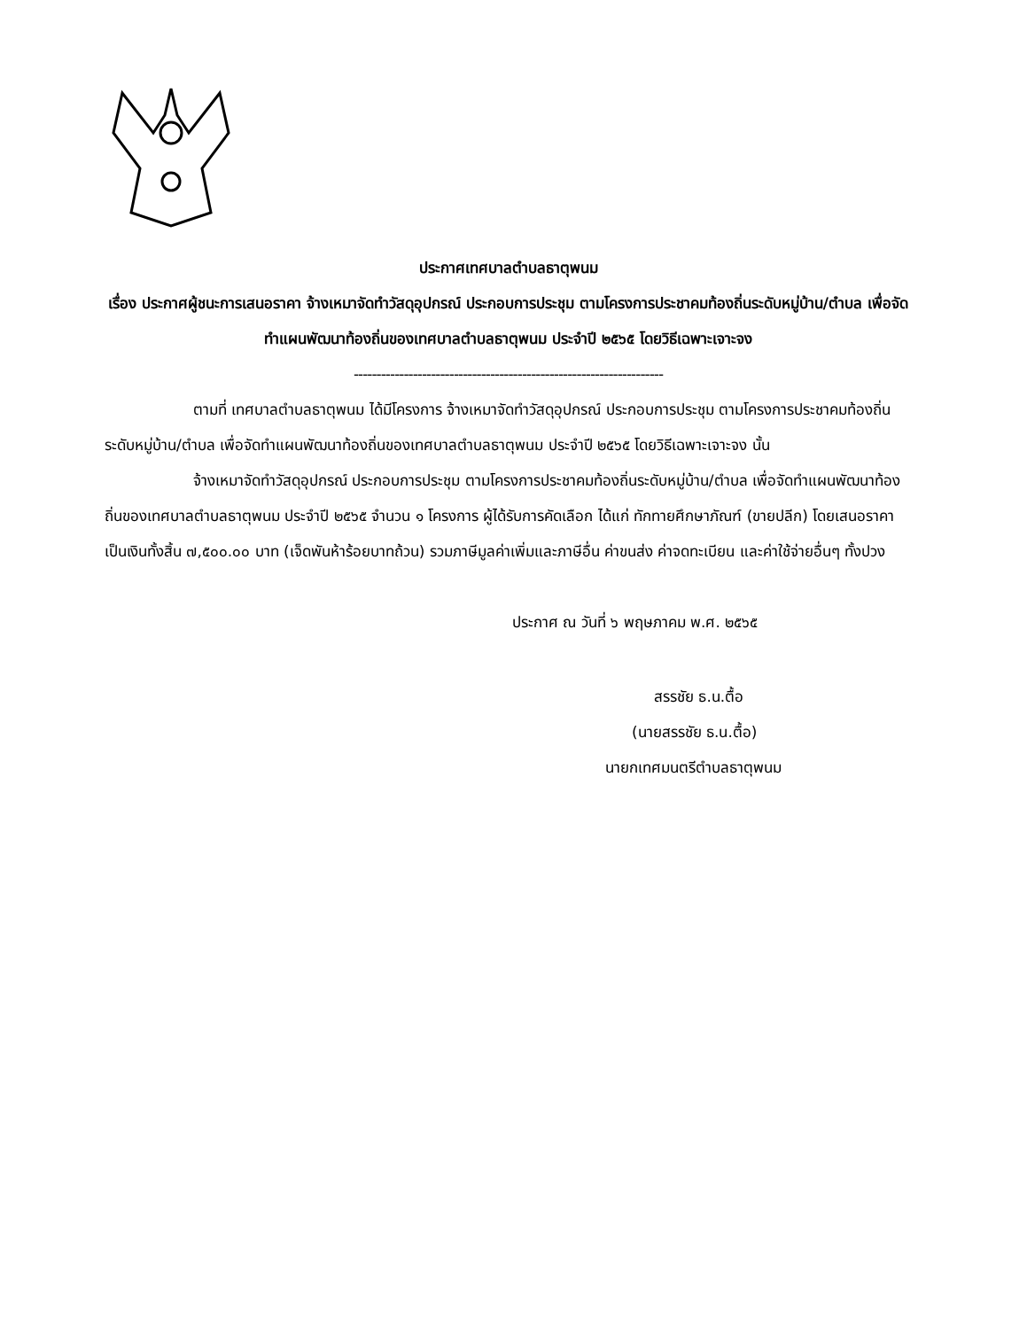ประกาศเทศบาลตำบลธาตุพนม
เรื่อง ประกาศผู้ชนะการเสนอราคา จ้างเหมาจัดทำวัสดุอุปกรณ์ ประกอบการประชุม ตามโครงการประชาคมท้องถิ่นระดับหมู่บ้าน/ตำบล เพื่อจัดทำแผนพัฒนาท้องถิ่นของเทศบาลตำบลธาตุพนม ประจำปี ๒๕๖๕ โดยวิธีเฉพาะเจาะจง
--------------------------------------------------------------------
ตามที่ เทศบาลตำบลธาตุพนม ได้มีโครงการ จ้างเหมาจัดทำวัสดุอุปกรณ์ ประกอบการประชุม ตามโครงการประชาคมท้องถิ่นระดับหมู่บ้าน/ตำบล เพื่อจัดทำแผนพัฒนาท้องถิ่นของเทศบาลตำบลธาตุพนม ประจำปี ๒๕๖๕ โดยวิธีเฉพาะเจาะจง นั้น
จ้างเหมาจัดทำวัสดุอุปกรณ์ ประกอบการประชุม ตามโครงการประชาคมท้องถิ่นระดับหมู่บ้าน/ตำบล เพื่อจัดทำแผนพัฒนาท้องถิ่นของเทศบาลตำบลธาตุพนม ประจำปี ๒๕๖๕ จำนวน ๑ โครงการ ผู้ได้รับการคัดเลือก ได้แก่ ทักทายศึกษาภัณฑ์ (ขายปลีก) โดยเสนอราคา เป็นเงินทั้งสิ้น ๗,๕๐๐.๐๐ บาท (เจ็ดพันห้าร้อยบาทถ้วน) รวมภาษีมูลค่าเพิ่มและภาษีอื่น ค่าขนส่ง ค่าจดทะเบียน และค่าใช้จ่ายอื่นๆ ทั้งปวง
ประกาศ ณ วันที่ ๖ พฤษภาคม พ.ศ. ๒๕๖๕
สรรชัย ธ.น.ตื้อ
(นายสรรชัย ธ.น.ตื้อ)
นายกเทศมนตรีตำบลธาตุพนม